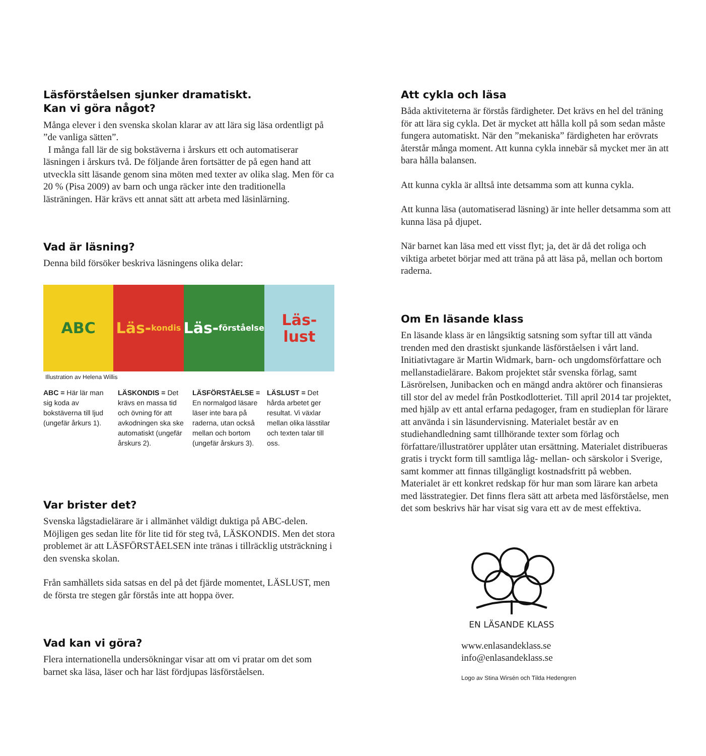Läsförståelsen sjunker dramatiskt.
Kan vi göra något?
Många elever i den svenska skolan klarar av att lära sig läsa ordentligt på ”de vanliga sätten”.
I många fall lär de sig bokstäverna i årskurs ett och automatiserar läsningen i årskurs två. De följande åren fortsätter de på egen hand att utveckla sitt läsande genom sina möten med texter av olika slag. Men för ca 20 % (Pisa 2009) av barn och unga räcker inte den traditionella lästräningen. Här krävs ett annat sätt att arbeta med läsinlärning.
Vad är läsning?
Denna bild försöker beskriva läsningens olika delar:
ABC Läs-
kondis
Läs-
förståelse
Läs-
lust
Illustration av Helena Willis
ABC = Här lär man sig koda av bokstäverna till ljud (ungefär årkurs 1).
LÄSKONDIS = Det krävs en massa tid och övning för att avkodningen ska ske automatiskt (ungefär årskurs 2).
LÄSFÖRSTÅELSE = En normalgod läsare läser inte bara på raderna, utan också mellan och bortom (ungefär årskurs 3).
LÄSLUST = Det hårda arbetet ger resultat. Vi växlar mellan olika lässtilar och texten talar till oss.
Var brister det?
Svenska lågstadielärare är i allmänhet väldigt duktiga på ABC-delen. Möjligen ges sedan lite för lite tid för steg två, LÄSKONDIS. Men det stora problemet är att LÄSFÖRSTÅELSEN inte tränas i tillräcklig utsträckning i den svenska skolan.
Från samhällets sida satsas en del på det fjärde momentet, LÄSLUST, men de första tre stegen går förstås inte att hoppa över.
Vad kan vi göra?
Flera internationella undersökningar visar att om vi pratar om det som barnet ska läsa, läser och har läst fördjupas läsförståelsen.
Att cykla och läsa
Båda aktiviteterna är förstås färdigheter. Det krävs en hel del träning för att lära sig cykla. Det är mycket att hålla koll på som sedan måste fungera automatiskt. När den ”mekaniska” färdigheten har erövrats återstår många moment. Att kunna cykla innebär så mycket mer än att bara hålla balansen.
Att kunna cykla är alltså inte detsamma som att kunna cykla.
Att kunna läsa (automatiserad läsning) är inte heller detsamma som att kunna läsa på djupet.
När barnet kan läsa med ett visst flyt; ja, det är då det roliga och viktiga arbetet börjar med att träna på att läsa på, mellan och bortom raderna.
Om En läsande klass
En läsande klass är en långsiktig satsning som syftar till att vända trenden med den drastiskt sjunkande läsförståelsen i vårt land. Initiativtagare är Martin Widmark, barn- och ungdomsförfattare och mellanstadielärare. Bakom projektet står svenska förlag, samt Läsrörelsen, Junibacken och en mängd andra aktörer och finansieras till stor del av medel från Postkodlotteriet. Till april 2014 tar projektet, med hjälp av ett antal erfarna pedagoger, fram en studieplan för lärare att använda i sin läsundervisning. Materialet består av en studiehandledning samt tillhörande texter som förlag och författare/illustratörer upplåter utan ersättning. Materialet distribueras gratis i tryckt form till samtliga låg- mellan- och särskolor i Sverige, samt kommer att finnas tillgängligt kostnadsfritt på webben. Materialet är ett konkret redskap för hur man som lärare kan arbeta med lässtrategier. Det finns flera sätt att arbeta med läsförståelse, men det som beskrivs här har visat sig vara ett av de mest effektiva.
EN LÄSANDE KLASS
www.enlasandeklass.se
info@enlasandeklass.se
Logo av Stina Wirsén och Tilda Hedengren